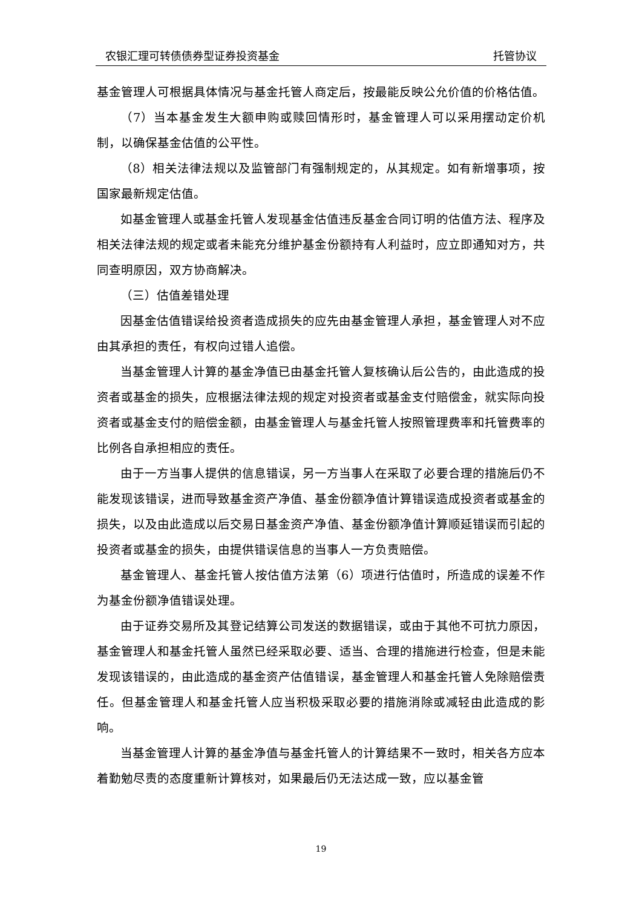农银汇理可转债债券型证券投资基金 托管协议
基金管理人可根据具体情况与基金托管人商定后，按最能反映公允价值的价格估值。
（7）当本基金发生大额申购或赎回情形时，基金管理人可以采用摆动定价机制，以确保基金估值的公平性。
（8）相关法律法规以及监管部门有强制规定的，从其规定。如有新增事项，按国家最新规定估值。
如基金管理人或基金托管人发现基金估值违反基金合同订明的估值方法、程序及相关法律法规的规定或者未能充分维护基金份额持有人利益时，应立即通知对方，共同查明原因，双方协商解决。
（三）估值差错处理
因基金估值错误给投资者造成损失的应先由基金管理人承担，基金管理人对不应由其承担的责任，有权向过错人追偿。
当基金管理人计算的基金净值已由基金托管人复核确认后公告的，由此造成的投资者或基金的损失，应根据法律法规的规定对投资者或基金支付赔偿金，就实际向投资者或基金支付的赔偿金额，由基金管理人与基金托管人按照管理费率和托管费率的比例各自承担相应的责任。
由于一方当事人提供的信息错误，另一方当事人在采取了必要合理的措施后仍不能发现该错误，进而导致基金资产净值、基金份额净值计算错误造成投资者或基金的损失，以及由此造成以后交易日基金资产净值、基金份额净值计算顺延错误而引起的投资者或基金的损失，由提供错误信息的当事人一方负责赔偿。
基金管理人、基金托管人按估值方法第（6）项进行估值时，所造成的误差不作为基金份额净值错误处理。
由于证券交易所及其登记结算公司发送的数据错误，或由于其他不可抗力原因，基金管理人和基金托管人虽然已经采取必要、适当、合理的措施进行检查，但是未能发现该错误的，由此造成的基金资产估值错误，基金管理人和基金托管人免除赔偿责任。但基金管理人和基金托管人应当积极采取必要的措施消除或减轻由此造成的影响。
当基金管理人计算的基金净值与基金托管人的计算结果不一致时，相关各方应本着勤勉尽责的态度重新计算核对，如果最后仍无法达成一致，应以基金管
19